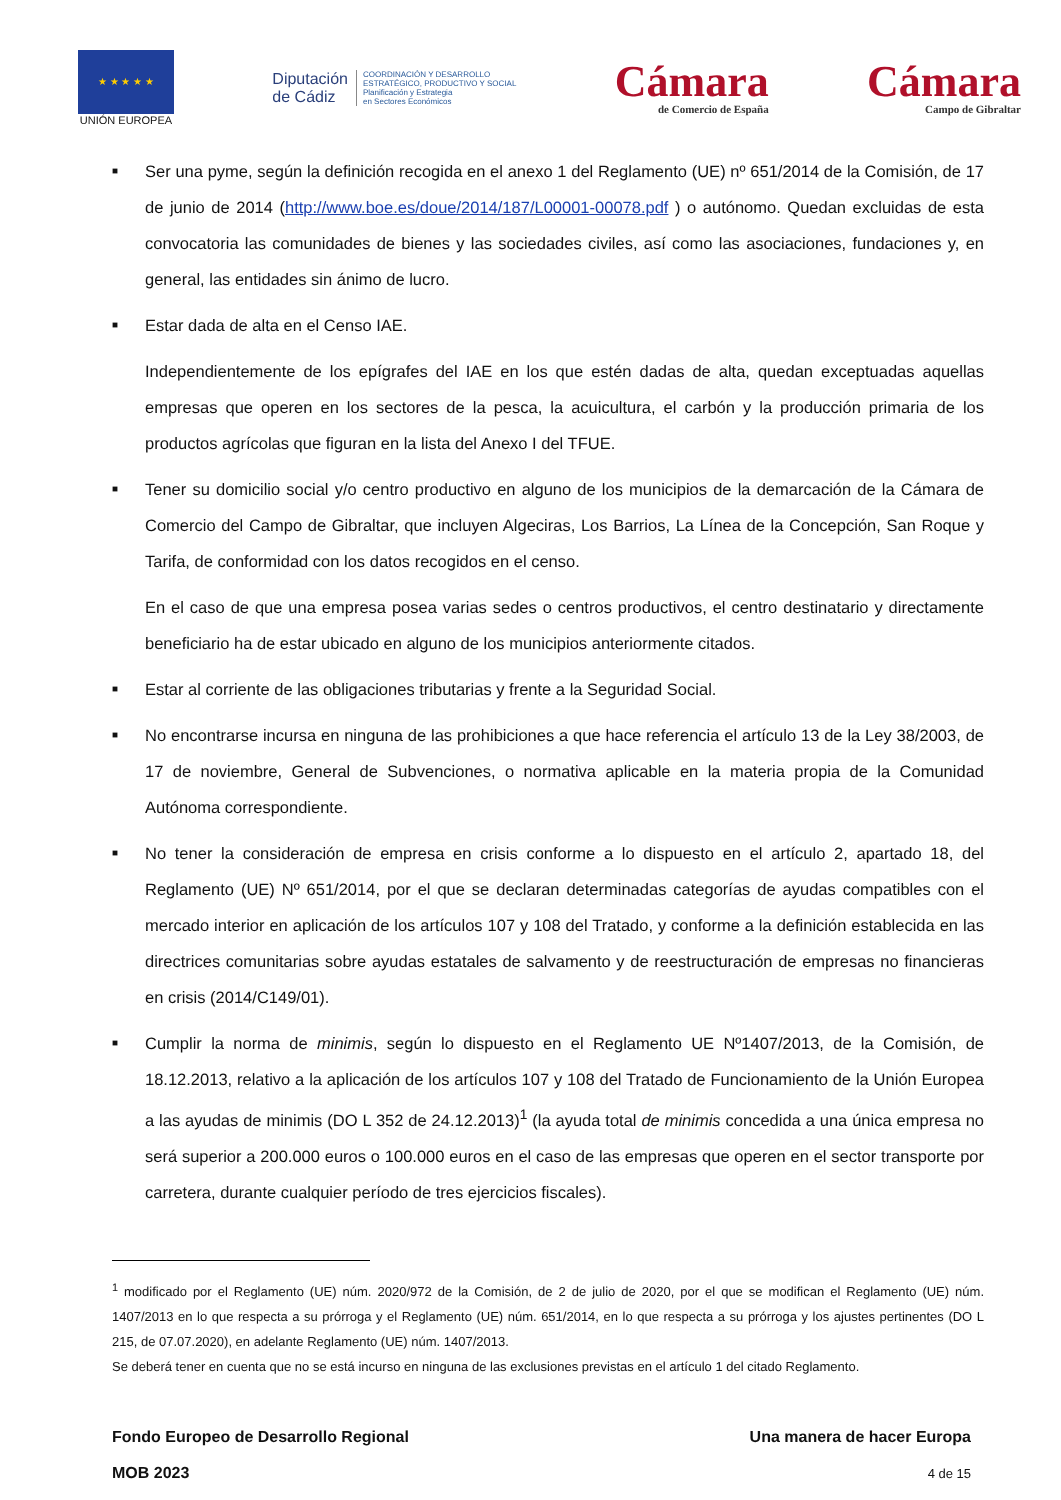★ ★ ★ ★ ★
UNIÓN EUROPEA
Diputación
de Cádiz
COORDINACIÓN Y DESARROLLO
ESTRATÉGICO, PRODUCTIVO Y SOCIAL
Planificación y Estrategia
en Sectores Económicos
Cámara
de Comercio de España
Cámara
Campo de Gibraltar
■
Ser una pyme, según la definición recogida en el anexo 1 del Reglamento (UE) nº 651/2014 de la Comisión, de 17 de junio de 2014 (http://www.boe.es/doue/2014/187/L00001-00078.pdf ) o autónomo. Quedan excluidas de esta convocatoria las comunidades de bienes y las sociedades civiles, así como las asociaciones, fundaciones y, en general, las entidades sin ánimo de lucro.
■
Estar dada de alta en el Censo IAE.
Independientemente de los epígrafes del IAE en los que estén dadas de alta, quedan exceptuadas aquellas empresas que operen en los sectores de la pesca, la acuicultura, el carbón y la producción primaria de los productos agrícolas que figuran en la lista del Anexo I del TFUE.
■
Tener su domicilio social y/o centro productivo en alguno de los municipios de la demarcación de la Cámara de Comercio del Campo de Gibraltar, que incluyen Algeciras, Los Barrios, La Línea de la Concepción, San Roque y Tarifa, de conformidad con los datos recogidos en el censo.
En el caso de que una empresa posea varias sedes o centros productivos, el centro destinatario y directamente beneficiario ha de estar ubicado en alguno de los municipios anteriormente citados.
■
Estar al corriente de las obligaciones tributarias y frente a la Seguridad Social.
■
No encontrarse incursa en ninguna de las prohibiciones a que hace referencia el artículo 13 de la Ley 38/2003, de 17 de noviembre, General de Subvenciones, o normativa aplicable en la materia propia de la Comunidad Autónoma correspondiente.
■
No tener la consideración de empresa en crisis conforme a lo dispuesto en el artículo 2, apartado 18, del Reglamento (UE) Nº 651/2014, por el que se declaran determinadas categorías de ayudas compatibles con el mercado interior en aplicación de los artículos 107 y 108 del Tratado, y conforme a la definición establecida en las directrices comunitarias sobre ayudas estatales de salvamento y de reestructuración de empresas no financieras en crisis (2014/C149/01).
■
Cumplir la norma de minimis, según lo dispuesto en el Reglamento UE Nº1407/2013, de la Comisión, de 18.12.2013, relativo a la aplicación de los artículos 107 y 108 del Tratado de Funcionamiento de la Unión Europea a las ayudas de minimis (DO L 352 de 24.12.2013)<sup>1</sup> (la ayuda total de minimis concedida a una única empresa no será superior a 200.000 euros o 100.000 euros en el caso de las empresas que operen en el sector transporte por carretera, durante cualquier período de tres ejercicios fiscales).
<sup>1</sup> modificado por el Reglamento (UE) núm. 2020/972 de la Comisión, de 2 de julio de 2020, por el que se modifican el Reglamento (UE) núm. 1407/2013 en lo que respecta a su prórroga y el Reglamento (UE) núm. 651/2014, en lo que respecta a su prórroga y los ajustes pertinentes (DO L 215, de 07.07.2020), en adelante Reglamento (UE) núm. 1407/2013.
Se deberá tener en cuenta que no se está incurso en ninguna de las exclusiones previstas en el artículo 1 del citado Reglamento.
Fondo Europeo de Desarrollo Regional
MOB 2023
Una manera de hacer Europa
4 de 15